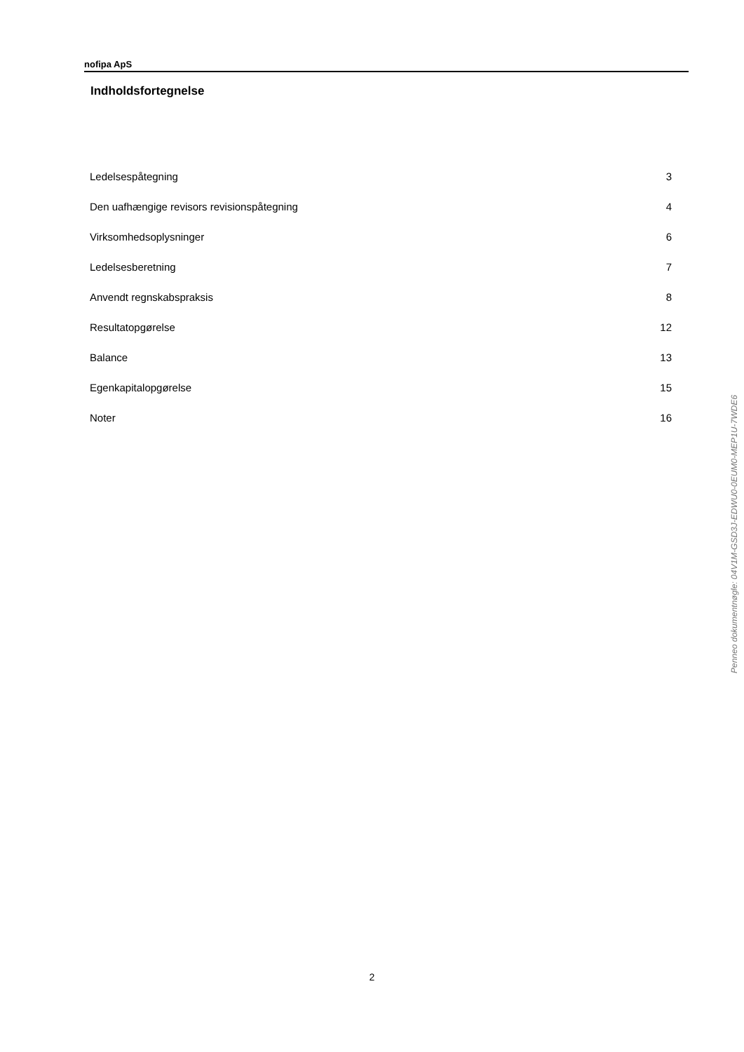nofipa ApS
Indholdsfortegnelse
| Ledelsespåtegning | 3 |
| Den uafhængige revisors revisionspåtegning | 4 |
| Virksomhedsoplysninger | 6 |
| Ledelsesberetning | 7 |
| Anvendt regnskabspraksis | 8 |
| Resultatopgørelse | 12 |
| Balance | 13 |
| Egenkapitalopgørelse | 15 |
| Noter | 16 |
2
Penneo dokumentnøgle: 04V1M-GSD3J-EDWU0-0EUM0-MEP1U-7WDE6